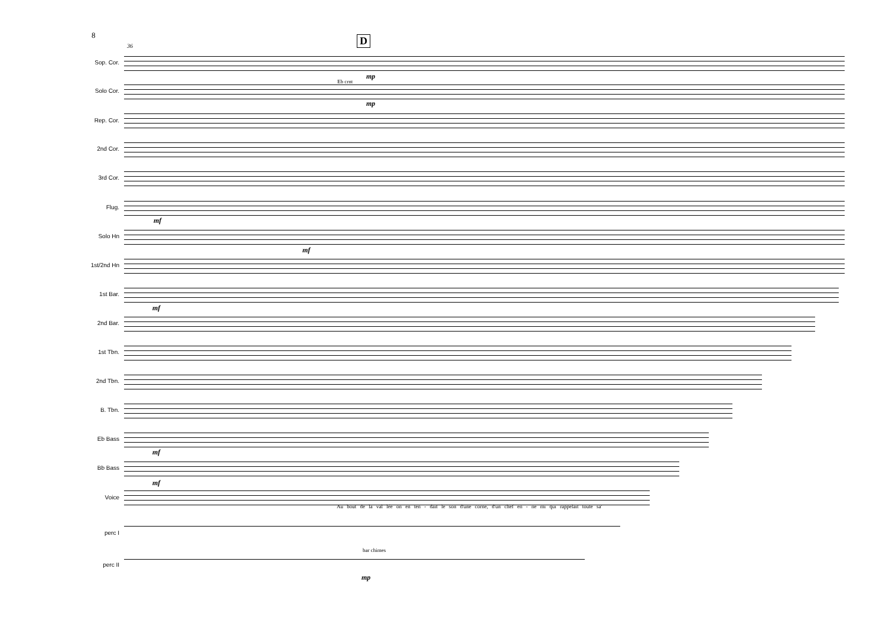8 D
36
Sop. Cor.
Solo Cor.
Eb crnt
mp
mp
Rep. Cor.
2nd Cor.
3rd Cor.
Flug.
mf
Solo Hn
mf
1st/2nd Hn
1st Bar.
mf
2nd Bar.
1st Tbn.
2nd Tbn.
B. Tbn.
Eb Bass
mf
Bb Bass
mf
Voice
Au bout de la val lée on en ten - dait le son d'une corne, d'un chef en - ne mi qui rappelait toute sa'
perc I
bar chimes
perc II
mp